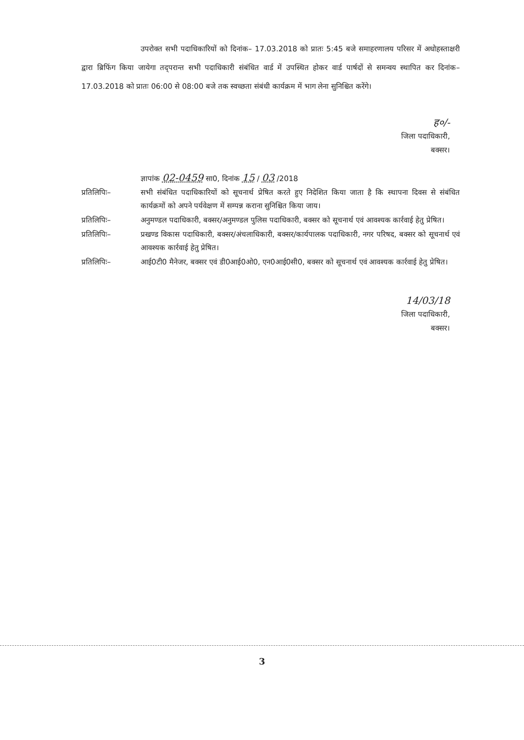उपरोक्त सभी पदाधिकारियों को दिनांक– 17.03.2018 को प्रातः 5:45 बजे समाहरणालय परिसर में अधोहस्ताक्षरी द्वारा ब्रिफिंग किया जायेगा तद्‌परान्त सभी पदाधिकारी संबंधित वार्ड में उपस्थित होकर वार्ड पार्षदों से समन्वय स्थापित कर दिनांक– 17.03.2018 को प्रातः 06:00 से 08:00 बजे तक स्वच्छता संबंधी कार्यक्रम में भाग लेना सुनिश्चित करेंगे।
ह०/-
जिला पदाधिकारी,
बक्सर।
ज्ञापांक 02-0459 सा0, दिनांक 15 / 03 /2018
प्रतिलिपिः– सभी संबंधित पदाधिकारियों को सूचनार्थ प्रेषित करते हुए निदेशित किया जाता है कि स्थापना दिवस से संबंधित कार्यक्रमों को अपने पर्यवेक्षण में सम्पन्न कराना सुनिश्चित किया जाय।
प्रतिलिपिः– अनुमण्डल पदाधिकारी, बक्सर/अनुमण्डल पुलिस पदाधिकारी, बक्सर को सूचनार्थ एवं आवश्यक कार्रवाई हेतु प्रेषित।
प्रतिलिपिः– प्रखण्ड विकास पदाधिकारी, बक्सर/अंचलाधिकारी, बक्सर/कार्यपालक पदाधिकारी, नगर परिषद, बक्सर को सूचनार्थ एवं आवश्यक कार्रवाई हेतु प्रेषित।
प्रतिलिपिः– आई0टी0 मैनेजर, बक्सर एवं डी0आई0ओ0, एन0आई0सी0, बक्सर को सूचनार्थ एवं आवश्यक कार्रवाई हेतु प्रेषित।
14/03/18
जिला पदाधिकारी,
बक्सर।
3